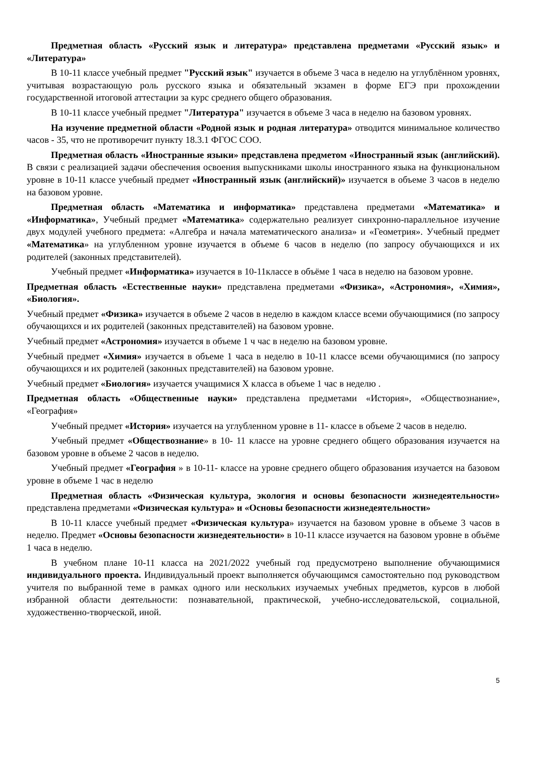Предметная область «Русский язык и литература» представлена предметами «Русский язык» и «Литература»
В 10-11 классе учебный предмет "Русский язык" изучается в объеме 3 часа в неделю на углублённом уровнях, учитывая возрастающую роль русского языка и обязательный экзамен в форме ЕГЭ при прохождении государственной итоговой аттестации за курс среднего общего образования.
В 10-11 классе учебный предмет "Литература" изучается в объеме 3 часа в неделю на базовом уровнях.
На изучение предметной области «Родной язык и родная литература» отводится минимальное количество часов - 35, что не противоречит пункту 18.3.1 ФГОС СОО.
Предметная область «Иностранные языки» представлена предметом «Иностранный язык (английский). В связи с реализацией задачи обеспечения освоения выпускниками школы иностранного языка на функциональном уровне в 10-11 классе учебный предмет «Иностранный язык (английский)» изучается в объеме 3 часов в неделю на базовом уровне.
Предметная область «Математика и информатика» представлена предметами «Математика» и «Информатика», Учебный предмет «Математика» содержательно реализует синхронно-параллельное изучение двух модулей учебного предмета: «Алгебра и начала математического анализа» и «Геометрия». Учебный предмет «Математика» на углубленном уровне изучается в объеме 6 часов в неделю (по запросу обучающихся и их родителей (законных представителей).
Учебный предмет «Информатика» изучается в 10-11классе в объёме 1 часа в неделю на базовом уровне.
Предметная область «Естественные науки» представлена предметами «Физика», «Астрономия», «Химия», «Биология».
Учебный предмет «Физика» изучается в объеме 2 часов в неделю в каждом классе всеми обучающимися (по запросу обучающихся и их родителей (законных представителей) на базовом уровне.
Учебный предмет «Астрономия» изучается в объеме 1 ч час в неделю на базовом уровне.
Учебный предмет «Химия» изучается в объеме 1 часа в неделю в 10-11 классе всеми обучающимися (по запросу обучающихся и их родителей (законных представителей) на базовом уровне.
Учебный предмет «Биология» изучается учащимися Х класса в объеме 1 час в неделю .
Предметная область «Общественные науки» представлена предметами «История», «Обществознание», «География»
Учебный предмет «История» изучается на углубленном уровне в 11- классе в объеме 2 часов в неделю.
Учебный предмет «Обществознание» в 10- 11 классе на уровне среднего общего образования изучается на базовом уровне в объеме 2 часов в неделю.
Учебный предмет «География » в 10-11- классе на уровне среднего общего образования изучается на базовом уровне в объеме 1 час в неделю
Предметная область «Физическая культура, экология и основы безопасности жизнедеятельности» представлена предметами «Физическая культура» и «Основы безопасности жизнедеятельности»
В 10-11 классе учебный предмет «Физическая культура» изучается на базовом уровне в объеме 3 часов в неделю. Предмет «Основы безопасности жизнедеятельности» в 10-11 классе изучается на базовом уровне в объёме 1 часа в неделю.
В учебном плане 10-11 класса на 2021/2022 учебный год предусмотрено выполнение обучающимися индивидуального проекта. Индивидуальный проект выполняется обучающимся самостоятельно под руководством учителя по выбранной теме в рамках одного или нескольких изучаемых учебных предметов, курсов в любой избранной области деятельности: познавательной, практической, учебно-исследовательской, социальной, художественно-творческой, иной.
5